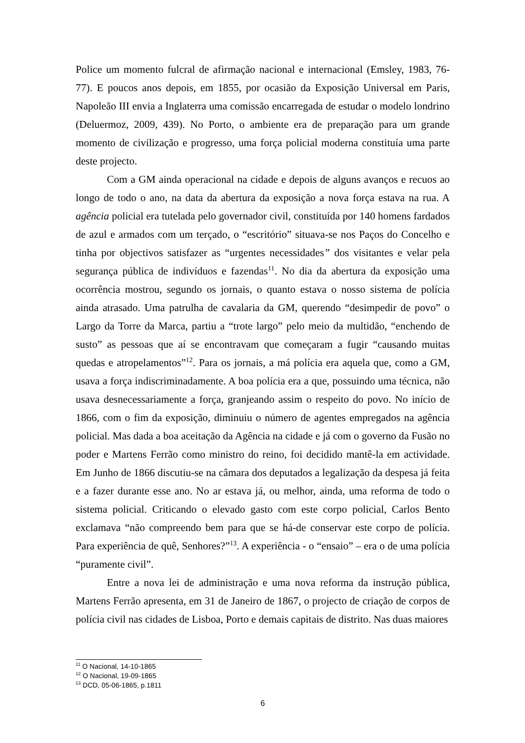Police um momento fulcral de afirmação nacional e internacional (Emsley, 1983, 76-77). E poucos anos depois, em 1855, por ocasião da Exposição Universal em Paris, Napoleão III envia a Inglaterra uma comissão encarregada de estudar o modelo londrino (Deluermoz, 2009, 439). No Porto, o ambiente era de preparação para um grande momento de civilização e progresso, uma força policial moderna constituía uma parte deste projecto.
Com a GM ainda operacional na cidade e depois de alguns avanços e recuos ao longo de todo o ano, na data da abertura da exposição a nova força estava na rua. A agência policial era tutelada pelo governador civil, constituída por 140 homens fardados de azul e armados com um terçado, o “escritório” situava-se nos Paços do Concelho e tinha por objectivos satisfazer as “urgentes necessidades” dos visitantes e velar pela segurança pública de indivíduos e fazendas<sup>11</sup>. No dia da abertura da exposição uma ocorrência mostrou, segundo os jornais, o quanto estava o nosso sistema de polícia ainda atrasado. Uma patrulha de cavalaria da GM, querendo “desimpedir de povo” o Largo da Torre da Marca, partiu a “trote largo” pelo meio da multidão, “enchendo de susto” as pessoas que aí se encontravam que começaram a fugir “causando muitas quedas e atropelamentos”<sup>12</sup>. Para os jornais, a má polícia era aquela que, como a GM, usava a força indiscriminadamente. A boa polícia era a que, possuindo uma técnica, não usava desnecessariamente a força, granjeando assim o respeito do povo. No início de 1866, com o fim da exposição, diminuiu o número de agentes empregados na agência policial. Mas dada a boa aceitação da Agência na cidade e já com o governo da Fusão no poder e Martens Ferrão como ministro do reino, foi decidido mantê-la em actividade. Em Junho de 1866 discutiu-se na câmara dos deputados a legalização da despesa já feita e a fazer durante esse ano. No ar estava já, ou melhor, ainda, uma reforma de todo o sistema policial. Criticando o elevado gasto com este corpo policial, Carlos Bento exclamava “não compreendo bem para que se há-de conservar este corpo de polícia. Para experiência de quê, Senhores?”<sup>13</sup>. A experiência - o “ensaio” – era o de uma polícia “puramente civil”.
Entre a nova lei de administração e uma nova reforma da instrução pública, Martens Ferrão apresenta, em 31 de Janeiro de 1867, o projecto de criação de corpos de polícia civil nas cidades de Lisboa, Porto e demais capitais de distrito. Nas duas maiores
<sup>11</sup> O Nacional, 14-10-1865
<sup>12</sup> O Nacional, 19-09-1865
<sup>13</sup> DCD, 05-06-1865, p.1811
6